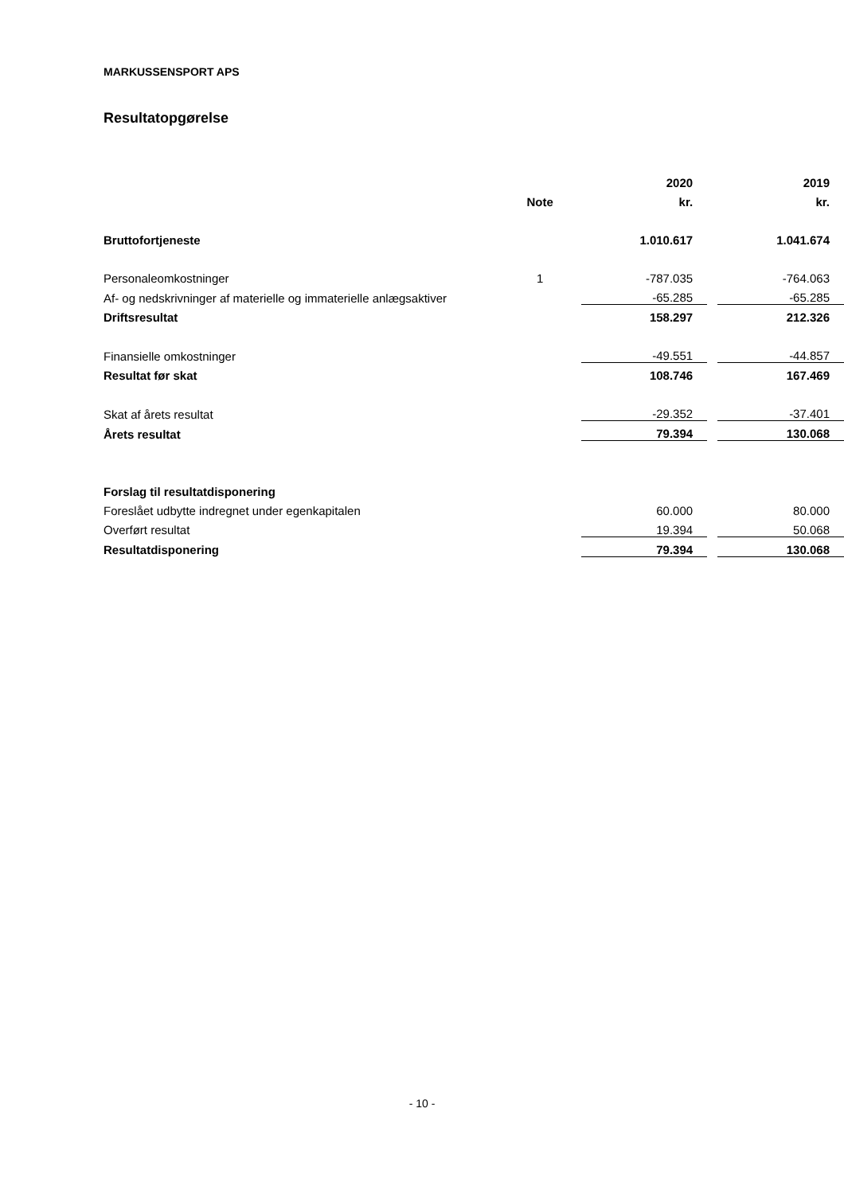MARKUSSENSPORT APS
Resultatopgørelse
| | | 2020 | | 2019 |
| --- | --- | --- | --- | --- |
| | Note | kr. | | kr. |
| Bruttofortjeneste | | 1.010.617 | | 1.041.674 |
| Personaleomkostninger | 1 | -787.035 | | -764.063 |
| Af- og nedskrivninger af materielle og immaterielle anlægsaktiver | | -65.285 | | -65.285 |
| Driftsresultat | | 158.297 | | 212.326 |
| Finansielle omkostninger | | -49.551 | | -44.857 |
| Resultat før skat | | 108.746 | | 167.469 |
| Skat af årets resultat | | -29.352 | | -37.401 |
| Årets resultat | | 79.394 | | 130.068 |
| Forslag til resultatdisponering | | | | |
| Foreslået udbytte indregnet under egenkapitalen | | 60.000 | | 80.000 |
| Overført resultat | | 19.394 | | 50.068 |
| Resultatdisponering | | 79.394 | | 130.068 |
- 10 -